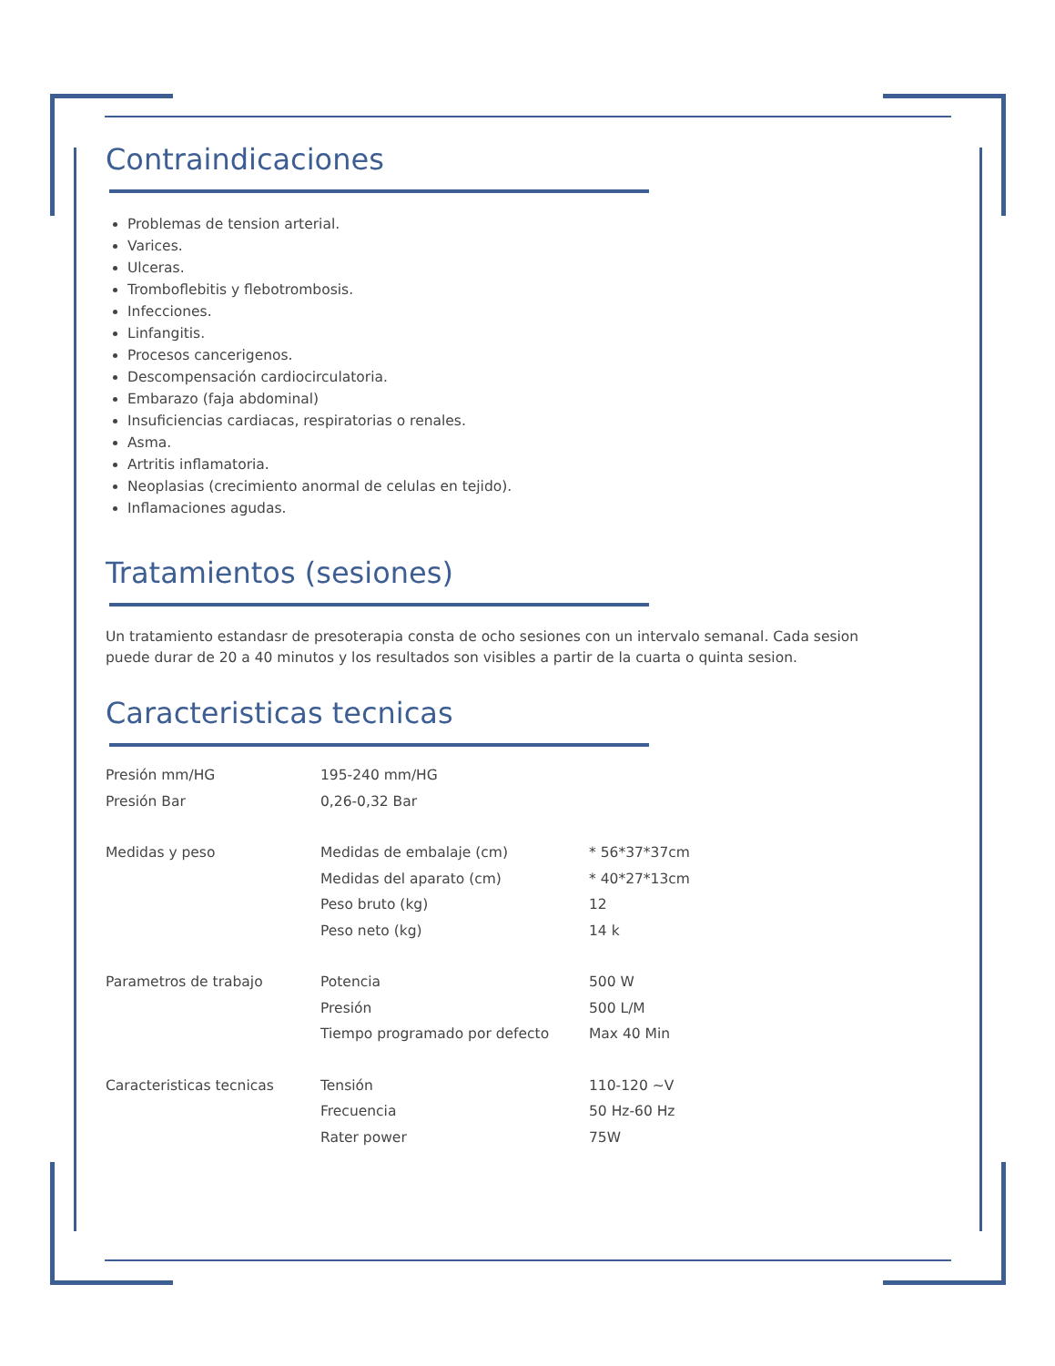Contraindicaciones
Problemas de tension arterial.
Varices.
Ulceras.
Tromboflebitis y flebotrombosis.
Infecciones.
Linfangitis.
Procesos cancerigenos.
Descompensación cardiocirculatoria.
Embarazo (faja abdominal)
Insuficiencias cardiacas, respiratorias o renales.
Asma.
Artritis inflamatoria.
Neoplasias (crecimiento anormal de celulas en tejido).
Inflamaciones agudas.
Tratamientos (sesiones)
Un tratamiento estandasr de presoterapia consta de ocho sesiones con un intervalo semanal. Cada sesion puede durar de 20 a 40 minutos y los resultados son visibles a partir de la cuarta o quinta sesion.
Caracteristicas tecnicas
| Presión mm/HG | 195-240 mm/HG | |
| Presión Bar | 0,26-0,32 Bar | |
| Medidas y peso | Medidas de embalaje (cm) | * 56*37*37cm |
| | Medidas del aparato (cm) | * 40*27*13cm |
| | Peso bruto (kg) | 12 |
| | Peso neto (kg) | 14 k |
| Parametros de trabajo | Potencia | 500 W |
| | Presión | 500 L/M |
| | Tiempo programado por defecto | Max 40 Min |
| Caracteristicas tecnicas | Tensión | 110-120 ~V |
| | Frecuencia | 50 Hz-60 Hz |
| | Rater power | 75W |